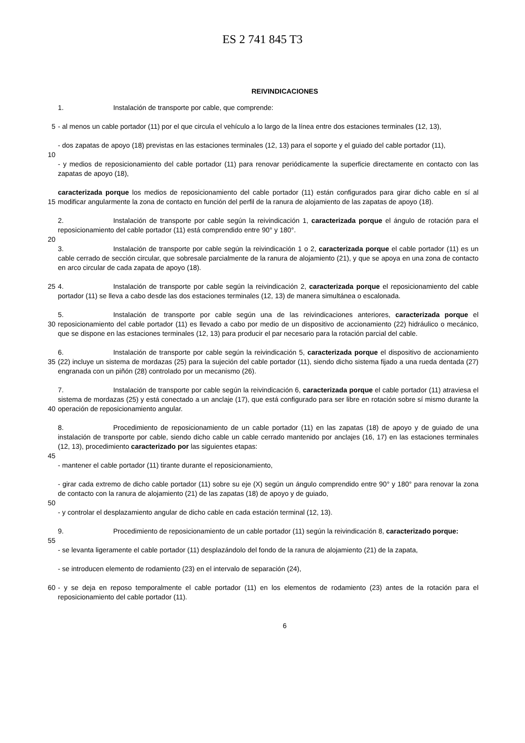ES 2 741 845 T3
REIVINDICACIONES
1. Instalación de transporte por cable, que comprende:
5 - al menos un cable portador (11) por el que circula el vehículo a lo largo de la línea entre dos estaciones terminales (12, 13),
- dos zapatas de apoyo (18) previstas en las estaciones terminales (12, 13) para el soporte y el guiado del cable portador (11),
10
- y medios de reposicionamiento del cable portador (11) para renovar periódicamente la superficie directamente en contacto con las zapatas de apoyo (18),
15 caracterizada porque los medios de reposicionamiento del cable portador (11) están configurados para girar dicho cable en sí al modificar angularmente la zona de contacto en función del perfil de la ranura de alojamiento de las zapatas de apoyo (18).
2. Instalación de transporte por cable según la reivindicación 1, caracterizada porque el ángulo de rotación para el reposicionamiento del cable portador (11) está comprendido entre 90° y 180°.
20
3. Instalación de transporte por cable según la reivindicación 1 o 2, caracterizada porque el cable portador (11) es un cable cerrado de sección circular, que sobresale parcialmente de la ranura de alojamiento (21), y que se apoya en una zona de contacto en arco circular de cada zapata de apoyo (18).
25 4. Instalación de transporte por cable según la reivindicación 2, caracterizada porque el reposicionamiento del cable portador (11) se lleva a cabo desde las dos estaciones terminales (12, 13) de manera simultánea o escalonada.
30 5. Instalación de transporte por cable según una de las reivindicaciones anteriores, caracterizada porque el reposicionamiento del cable portador (11) es llevado a cabo por medio de un dispositivo de accionamiento (22) hidráulico o mecánico, que se dispone en las estaciones terminales (12, 13) para producir el par necesario para la rotación parcial del cable.
35 6. Instalación de transporte por cable según la reivindicación 5, caracterizada porque el dispositivo de accionamiento (22) incluye un sistema de mordazas (25) para la sujeción del cable portador (11), siendo dicho sistema fijado a una rueda dentada (27) engranada con un piñón (28) controlado por un mecanismo (26).
40 7. Instalación de transporte por cable según la reivindicación 6, caracterizada porque el cable portador (11) atraviesa el sistema de mordazas (25) y está conectado a un anclaje (17), que está configurado para ser libre en rotación sobre sí mismo durante la operación de reposicionamiento angular.
8. Procedimiento de reposicionamiento de un cable portador (11) en las zapatas (18) de apoyo y de guiado de una instalación de transporte por cable, siendo dicho cable un cable cerrado mantenido por anclajes (16, 17) en las estaciones terminales (12, 13), procedimiento caracterizado por las siguientes etapas:
45
- mantener el cable portador (11) tirante durante el reposicionamiento,
- girar cada extremo de dicho cable portador (11) sobre su eje (X) según un ángulo comprendido entre 90° y 180° para renovar la zona de contacto con la ranura de alojamiento (21) de las zapatas (18) de apoyo y de guiado,
50
- y controlar el desplazamiento angular de dicho cable en cada estación terminal (12, 13).
9. Procedimiento de reposicionamiento de un cable portador (11) según la reivindicación 8, caracterizado porque:
55
- se levanta ligeramente el cable portador (11) desplazándolo del fondo de la ranura de alojamiento (21) de la zapata,
- se introducen elemento de rodamiento (23) en el intervalo de separación (24),
60 - y se deja en reposo temporalmente el cable portador (11) en los elementos de rodamiento (23) antes de la rotación para el reposicionamiento del cable portador (11).
6